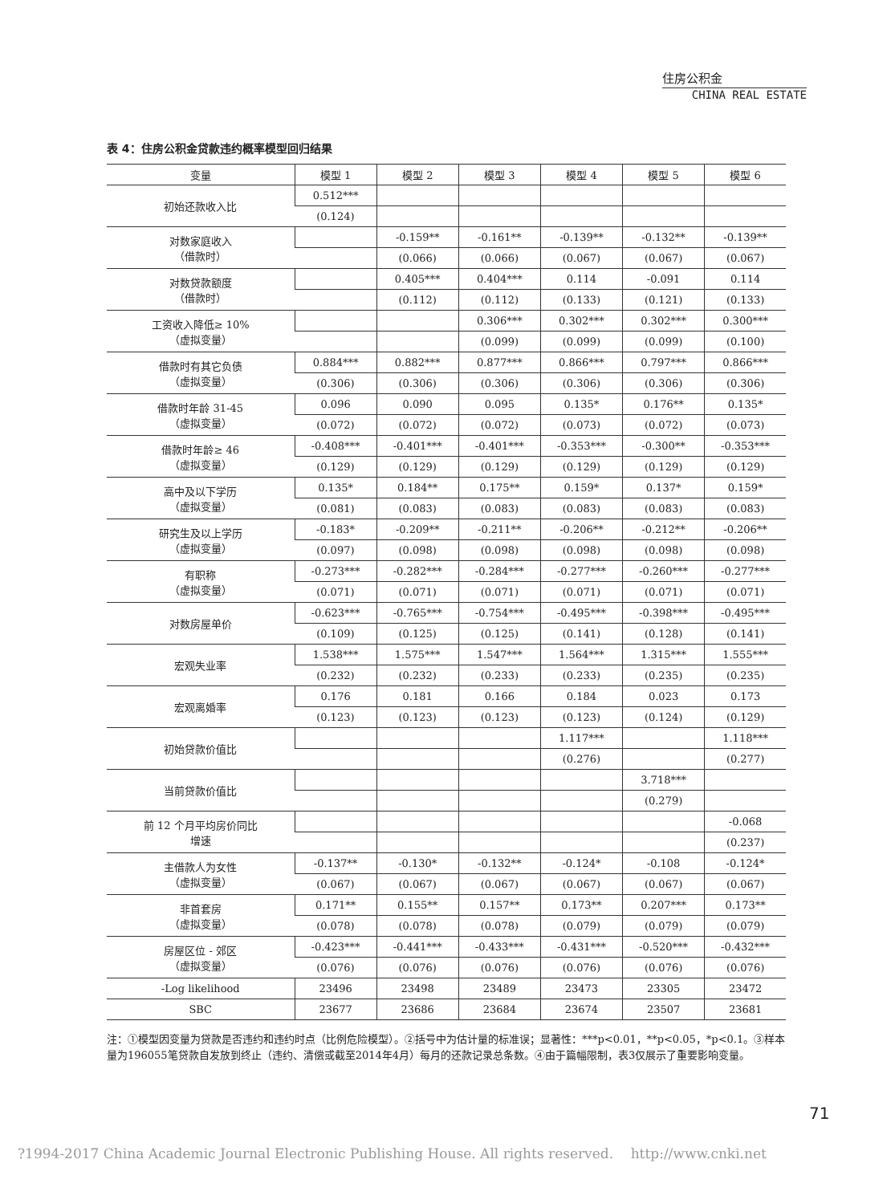住房公积金
CHINA REAL ESTATE
表 4：住房公积金贷款违约概率模型回归结果
| 变量 | 模型 1 | 模型 2 | 模型 3 | 模型 4 | 模型 5 | 模型 6 |
| --- | --- | --- | --- | --- | --- | --- |
| 初始还款收入比 | 0.512*** | | | | | |
| | (0.124) | | | | | |
| 对数家庭收入 （借款时） | | -0.159** | -0.161** | -0.139** | -0.132** | -0.139** |
| | | (0.066) | (0.066) | (0.067) | (0.067) | (0.067) |
| 对数贷款额度 （借款时） | | 0.405*** | 0.404*** | 0.114 | -0.091 | 0.114 |
| | | (0.112) | (0.112) | (0.133) | (0.121) | (0.133) |
| 工资收入降低≥ 10% （虚拟变量） | | | 0.306*** | 0.302*** | 0.302*** | 0.300*** |
| | | | (0.099) | (0.099) | (0.099) | (0.100) |
| 借款时有其它负债 （虚拟变量） | 0.884*** | 0.882*** | 0.877*** | 0.866*** | 0.797*** | 0.866*** |
| | (0.306) | (0.306) | (0.306) | (0.306) | (0.306) | (0.306) |
| 借款时年龄 31-45 （虚拟变量） | 0.096 | 0.090 | 0.095 | 0.135* | 0.176** | 0.135* |
| | (0.072) | (0.072) | (0.072) | (0.073) | (0.072) | (0.073) |
| 借款时年龄≥ 46 （虚拟变量） | -0.408*** | -0.401*** | -0.401*** | -0.353*** | -0.300** | -0.353*** |
| | (0.129) | (0.129) | (0.129) | (0.129) | (0.129) | (0.129) |
| 高中及以下学历 （虚拟变量） | 0.135* | 0.184** | 0.175** | 0.159* | 0.137* | 0.159* |
| | (0.081) | (0.083) | (0.083) | (0.083) | (0.083) | (0.083) |
| 研究生及以上学历 （虚拟变量） | -0.183* | -0.209** | -0.211** | -0.206** | -0.212** | -0.206** |
| | (0.097) | (0.098) | (0.098) | (0.098) | (0.098) | (0.098) |
| 有职称 （虚拟变量） | -0.273*** | -0.282*** | -0.284*** | -0.277*** | -0.260*** | -0.277*** |
| | (0.071) | (0.071) | (0.071) | (0.071) | (0.071) | (0.071) |
| 对数房屋单价 | -0.623*** | -0.765*** | -0.754*** | -0.495*** | -0.398*** | -0.495*** |
| | (0.109) | (0.125) | (0.125) | (0.141) | (0.128) | (0.141) |
| 宏观失业率 | 1.538*** | 1.575*** | 1.547*** | 1.564*** | 1.315*** | 1.555*** |
| | (0.232) | (0.232) | (0.233) | (0.233) | (0.235) | (0.235) |
| 宏观离婚率 | 0.176 | 0.181 | 0.166 | 0.184 | 0.023 | 0.173 |
| | (0.123) | (0.123) | (0.123) | (0.123) | (0.124) | (0.129) |
| 初始贷款价值比 | | | | 1.117*** | | 1.118*** |
| | | | | (0.276) | | (0.277) |
| 当前贷款价值比 | | | | | 3.718*** | |
| | | | | | (0.279) | |
| 前 12 个月平均房价同比 增速 | | | | | | -0.068 |
| | | | | | | (0.237) |
| 主借款人为女性 （虚拟变量） | -0.137** | -0.130* | -0.132** | -0.124* | -0.108 | -0.124* |
| | (0.067) | (0.067) | (0.067) | (0.067) | (0.067) | (0.067) |
| 非首套房 （虚拟变量） | 0.171** | 0.155** | 0.157** | 0.173** | 0.207*** | 0.173** |
| | (0.078) | (0.078) | (0.078) | (0.079) | (0.079) | (0.079) |
| 房屋区位 - 郊区 （虚拟变量） | -0.423*** | -0.441*** | -0.433*** | -0.431*** | -0.520*** | -0.432*** |
| | (0.076) | (0.076) | (0.076) | (0.076) | (0.076) | (0.076) |
| -Log likelihood | 23496 | 23498 | 23489 | 23473 | 23305 | 23472 |
| SBC | 23677 | 23686 | 23684 | 23674 | 23507 | 23681 |
注：①模型因变量为贷款是否违约和违约时点（比例危险模型）。②括号中为估计量的标准误；显著性：***p<0.01，**p<0.05，*p<0.1。③样本量为196055笔贷款自发放到终止（违约、清偿或截至2014年4月）每月的还款记录总条数。④由于篇幅限制，表3仅展示了重要影响变量。
71
?1994-2017 China Academic Journal Electronic Publishing House. All rights reserved. http://www.cnki.net